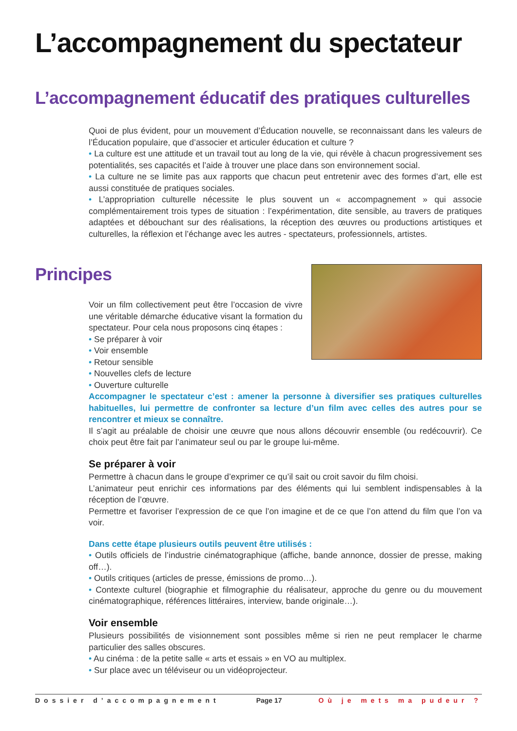L’accompagnement du spectateur
L’accompagnement éducatif des pratiques culturelles
Quoi de plus évident, pour un mouvement d’Éducation nouvelle, se reconnaissant dans les valeurs de l’Éducation populaire, que d’associer et articuler éducation et culture ?
• La culture est une attitude et un travail tout au long de la vie, qui révèle à chacun progressivement ses potentialités, ses capacités et l’aide à trouver une place dans son environnement social.
• La culture ne se limite pas aux rapports que chacun peut entretenir avec des formes d’art, elle est aussi constituée de pratiques sociales.
• L’appropriation culturelle nécessite le plus souvent un « accompagnement » qui associe complémentairement trois types de situation : l’expérimentation, dite sensible, au travers de pratiques adaptées et débouchant sur des réalisations, la réception des œuvres ou productions artistiques et culturelles, la réflexion et l’échange avec les autres - spectateurs, professionnels, artistes.
Principes
Voir un film collectivement peut être l’occasion de vivre une véritable démarche éducative visant la formation du spectateur. Pour cela nous proposons cinq étapes :
• Se préparer à voir
• Voir ensemble
• Retour sensible
• Nouvelles clefs de lecture
• Ouverture culturelle
Accompagner le spectateur c’est : amener la personne à diversifier ses pratiques culturelles habituelles, lui permettre de confronter sa lecture d’un film avec celles des autres pour se rencontrer et mieux se connaître.
Il s’agit au préalable de choisir une œuvre que nous allons découvrir ensemble (ou redécouvrir). Ce choix peut être fait par l’animateur seul ou par le groupe lui-même.
Se préparer à voir
Permettre à chacun dans le groupe d’exprimer ce qu’il sait ou croit savoir du film choisi.
L’animateur peut enrichir ces informations par des éléments qui lui semblent indispensables à la réception de l’œuvre.
Permettre et favoriser l’expression de ce que l’on imagine et de ce que l’on attend du film que l’on va voir.
Dans cette étape plusieurs outils peuvent être utilisés :
• Outils officiels de l’industrie cinématographique (affiche, bande annonce, dossier de presse, making off…).
• Outils critiques (articles de presse, émissions de promo…).
• Contexte culturel (biographie et filmographie du réalisateur, approche du genre ou du mouvement cinématographique, références littéraires, interview, bande originale…).
Voir ensemble
Plusieurs possibilités de visionnement sont possibles même si rien ne peut remplacer le charme particulier des salles obscures.
• Au cinéma : de la petite salle « arts et essais » en VO au multiplex.
• Sur place avec un téléviseur ou un vidéoprojecteur.
Dossier d’accompagnement Page 17 Où je mets ma pudeur ?